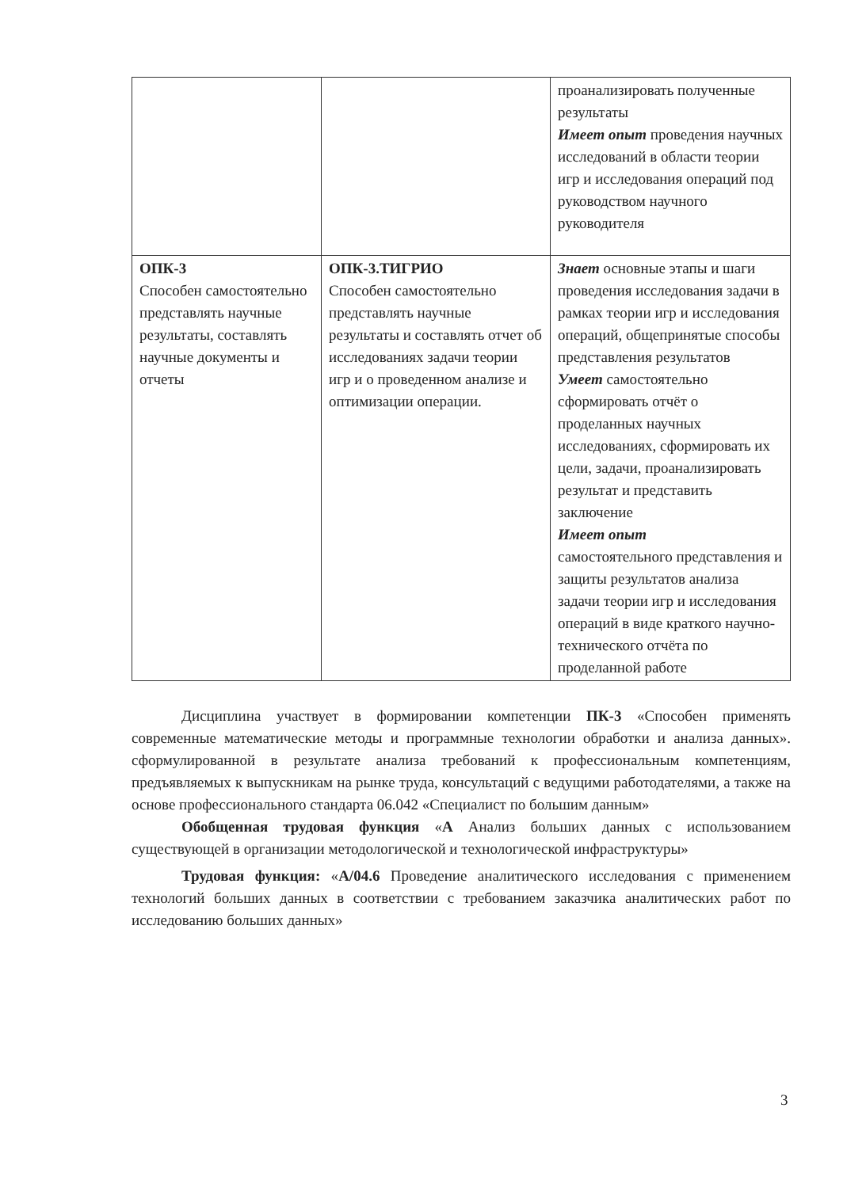| | | проанализировать полученные результаты Имеет опыт проведения научных исследований в области теории игр и исследования операций под руководством научного руководителя |
| ОПК-3 Способен самостоятельно представлять научные результаты, составлять научные документы и отчеты | ОПК-3.ТИГРИО Способен самостоятельно представлять научные результаты и составлять отчет об исследованиях задачи теории игр и о проведенном анализе и оптимизации операции. | Знает основные этапы и шаги проведения исследования задачи в рамках теории игр и исследования операций, общепринятые способы представления результатов Умеет самостоятельно сформировать отчёт о проделанных научных исследованиях, сформировать их цели, задачи, проанализировать результат и представить заключение Имеет опыт самостоятельного представления и защиты результатов анализа задачи теории игр и исследования операций в виде краткого научно-технического отчёта по проделанной работе |
Дисциплина участвует в формировании компетенции ПК-3 «Способен применять современные математические методы и программные технологии обработки и анализа данных». сформулированной в результате анализа требований к профессиональным компетенциям, предъявляемых к выпускникам на рынке труда, консультаций с ведущими работодателями, а также на основе профессионального стандарта 06.042 «Специалист по большим данным»
Обобщенная трудовая функция «А Анализ больших данных с использованием существующей в организации методологической и технологической инфраструктуры»
Трудовая функция: «A/04.6 Проведение аналитического исследования с применением технологий больших данных в соответствии с требованием заказчика аналитических работ по исследованию больших данных»
3